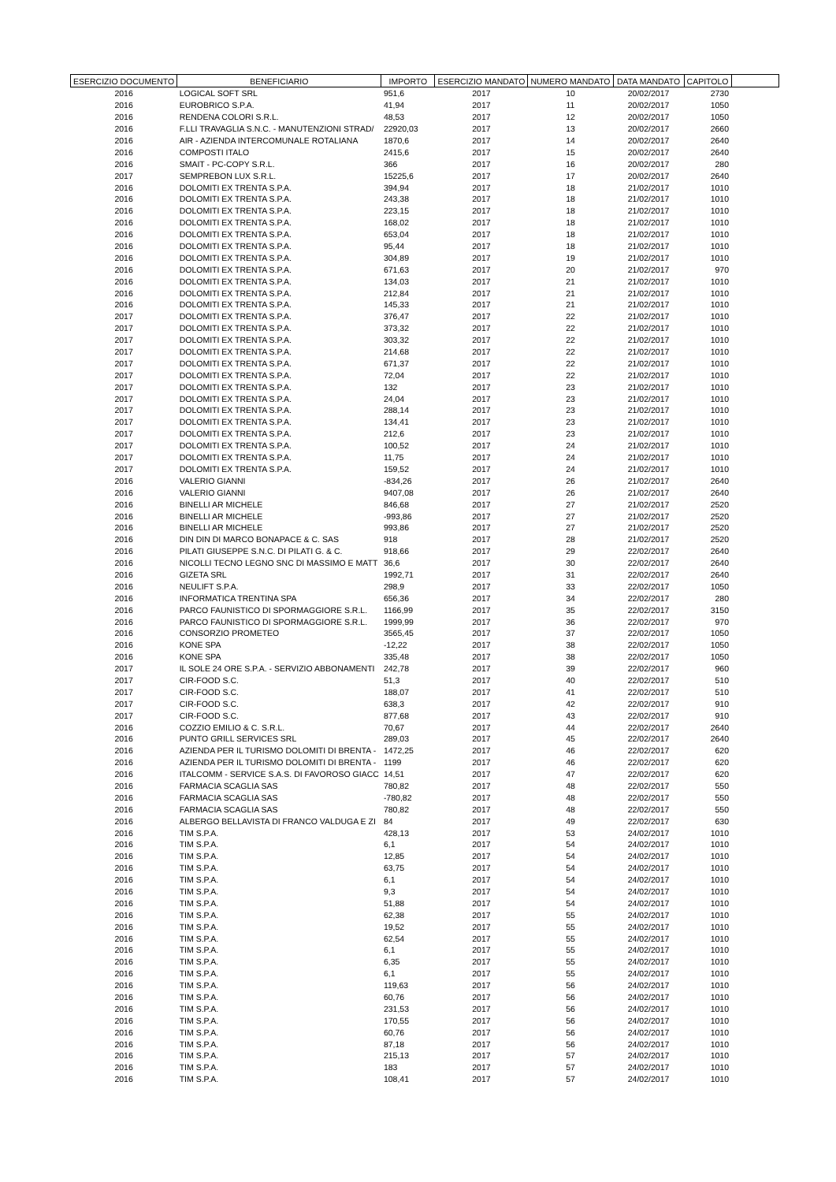| ESERCIZIO DOCUMENTO | BENEFICIARIO | IMPORTO | ESERCIZIO MANDATO | NUMERO MANDATO | DATA MANDATO | CAPITOLO | |
| --- | --- | --- | --- | --- | --- | --- | --- |
| 2016 | LOGICAL SOFT SRL | 951,6 | 2017 | 10 | 20/02/2017 | 2730 | |
| 2016 | EUROBRICO S.P.A. | 41,94 | 2017 | 11 | 20/02/2017 | 1050 | |
| 2016 | RENDENA COLORI S.R.L. | 48,53 | 2017 | 12 | 20/02/2017 | 1050 | |
| 2016 | F.LLI TRAVAGLIA S.N.C. - MANUTENZIONI STRAD/ | 22920,03 | 2017 | 13 | 20/02/2017 | 2660 | |
| 2016 | AIR - AZIENDA INTERCOMUNALE ROTALIANA | 1870,6 | 2017 | 14 | 20/02/2017 | 2640 | |
| 2016 | COMPOSTI ITALO | 2415,6 | 2017 | 15 | 20/02/2017 | 2640 | |
| 2016 | SMAIT - PC-COPY S.R.L. | 366 | 2017 | 16 | 20/02/2017 | 280 | |
| 2017 | SEMPREBON LUX S.R.L. | 15225,6 | 2017 | 17 | 20/02/2017 | 2640 | |
| 2016 | DOLOMITI EX TRENTA S.P.A. | 394,94 | 2017 | 18 | 21/02/2017 | 1010 | |
| 2016 | DOLOMITI EX TRENTA S.P.A. | 243,38 | 2017 | 18 | 21/02/2017 | 1010 | |
| 2016 | DOLOMITI EX TRENTA S.P.A. | 223,15 | 2017 | 18 | 21/02/2017 | 1010 | |
| 2016 | DOLOMITI EX TRENTA S.P.A. | 168,02 | 2017 | 18 | 21/02/2017 | 1010 | |
| 2016 | DOLOMITI EX TRENTA S.P.A. | 653,04 | 2017 | 18 | 21/02/2017 | 1010 | |
| 2016 | DOLOMITI EX TRENTA S.P.A. | 95,44 | 2017 | 18 | 21/02/2017 | 1010 | |
| 2016 | DOLOMITI EX TRENTA S.P.A. | 304,89 | 2017 | 19 | 21/02/2017 | 1010 | |
| 2016 | DOLOMITI EX TRENTA S.P.A. | 671,63 | 2017 | 20 | 21/02/2017 | 970 | |
| 2016 | DOLOMITI EX TRENTA S.P.A. | 134,03 | 2017 | 21 | 21/02/2017 | 1010 | |
| 2016 | DOLOMITI EX TRENTA S.P.A. | 212,84 | 2017 | 21 | 21/02/2017 | 1010 | |
| 2016 | DOLOMITI EX TRENTA S.P.A. | 145,33 | 2017 | 21 | 21/02/2017 | 1010 | |
| 2017 | DOLOMITI EX TRENTA S.P.A. | 376,47 | 2017 | 22 | 21/02/2017 | 1010 | |
| 2017 | DOLOMITI EX TRENTA S.P.A. | 373,32 | 2017 | 22 | 21/02/2017 | 1010 | |
| 2017 | DOLOMITI EX TRENTA S.P.A. | 303,32 | 2017 | 22 | 21/02/2017 | 1010 | |
| 2017 | DOLOMITI EX TRENTA S.P.A. | 214,68 | 2017 | 22 | 21/02/2017 | 1010 | |
| 2017 | DOLOMITI EX TRENTA S.P.A. | 671,37 | 2017 | 22 | 21/02/2017 | 1010 | |
| 2017 | DOLOMITI EX TRENTA S.P.A. | 72,04 | 2017 | 22 | 21/02/2017 | 1010 | |
| 2017 | DOLOMITI EX TRENTA S.P.A. | 132 | 2017 | 23 | 21/02/2017 | 1010 | |
| 2017 | DOLOMITI EX TRENTA S.P.A. | 24,04 | 2017 | 23 | 21/02/2017 | 1010 | |
| 2017 | DOLOMITI EX TRENTA S.P.A. | 288,14 | 2017 | 23 | 21/02/2017 | 1010 | |
| 2017 | DOLOMITI EX TRENTA S.P.A. | 134,41 | 2017 | 23 | 21/02/2017 | 1010 | |
| 2017 | DOLOMITI EX TRENTA S.P.A. | 212,6 | 2017 | 23 | 21/02/2017 | 1010 | |
| 2017 | DOLOMITI EX TRENTA S.P.A. | 100,52 | 2017 | 24 | 21/02/2017 | 1010 | |
| 2017 | DOLOMITI EX TRENTA S.P.A. | 11,75 | 2017 | 24 | 21/02/2017 | 1010 | |
| 2017 | DOLOMITI EX TRENTA S.P.A. | 159,52 | 2017 | 24 | 21/02/2017 | 1010 | |
| 2016 | VALERIO GIANNI | -834,26 | 2017 | 26 | 21/02/2017 | 2640 | |
| 2016 | VALERIO GIANNI | 9407,08 | 2017 | 26 | 21/02/2017 | 2640 | |
| 2016 | BINELLI AR MICHELE | 846,68 | 2017 | 27 | 21/02/2017 | 2520 | |
| 2016 | BINELLI AR MICHELE | -993,86 | 2017 | 27 | 21/02/2017 | 2520 | |
| 2016 | BINELLI AR MICHELE | 993,86 | 2017 | 27 | 21/02/2017 | 2520 | |
| 2016 | DIN DIN DI MARCO BONAPACE & C. SAS | 918 | 2017 | 28 | 21/02/2017 | 2520 | |
| 2016 | PILATI GIUSEPPE S.N.C. DI PILATI G. & C. | 918,66 | 2017 | 29 | 22/02/2017 | 2640 | |
| 2016 | NICOLLI TECNO LEGNO SNC DI MASSIMO E MATT | 36,6 | 2017 | 30 | 22/02/2017 | 2640 | |
| 2016 | GIZETA SRL | 1992,71 | 2017 | 31 | 22/02/2017 | 2640 | |
| 2016 | NEULIFT S.P.A. | 298,9 | 2017 | 33 | 22/02/2017 | 1050 | |
| 2016 | INFORMATICA TRENTINA SPA | 656,36 | 2017 | 34 | 22/02/2017 | 280 | |
| 2016 | PARCO FAUNISTICO DI SPORMAGGIORE S.R.L. | 1166,99 | 2017 | 35 | 22/02/2017 | 3150 | |
| 2016 | PARCO FAUNISTICO DI SPORMAGGIORE S.R.L. | 1999,99 | 2017 | 36 | 22/02/2017 | 970 | |
| 2016 | CONSORZIO PROMETEO | 3565,45 | 2017 | 37 | 22/02/2017 | 1050 | |
| 2016 | KONE SPA | -12,22 | 2017 | 38 | 22/02/2017 | 1050 | |
| 2016 | KONE SPA | 335,48 | 2017 | 38 | 22/02/2017 | 1050 | |
| 2017 | IL SOLE 24 ORE S.P.A. - SERVIZIO ABBONAMENTI | 242,78 | 2017 | 39 | 22/02/2017 | 960 | |
| 2017 | CIR-FOOD S.C. | 51,3 | 2017 | 40 | 22/02/2017 | 510 | |
| 2017 | CIR-FOOD S.C. | 188,07 | 2017 | 41 | 22/02/2017 | 510 | |
| 2017 | CIR-FOOD S.C. | 638,3 | 2017 | 42 | 22/02/2017 | 910 | |
| 2017 | CIR-FOOD S.C. | 877,68 | 2017 | 43 | 22/02/2017 | 910 | |
| 2016 | COZZIO EMILIO & C. S.R.L. | 70,67 | 2017 | 44 | 22/02/2017 | 2640 | |
| 2016 | PUNTO GRILL SERVICES SRL | 289,03 | 2017 | 45 | 22/02/2017 | 2640 | |
| 2016 | AZIENDA PER IL TURISMO DOLOMITI DI BRENTA - | 1472,25 | 2017 | 46 | 22/02/2017 | 620 | |
| 2016 | AZIENDA PER IL TURISMO DOLOMITI DI BRENTA - | 1199 | 2017 | 46 | 22/02/2017 | 620 | |
| 2016 | ITALCOMM - SERVICE S.A.S. DI FAVOROSO GIACC | 14,51 | 2017 | 47 | 22/02/2017 | 620 | |
| 2016 | FARMACIA SCAGLIA SAS | 780,82 | 2017 | 48 | 22/02/2017 | 550 | |
| 2016 | FARMACIA SCAGLIA SAS | -780,82 | 2017 | 48 | 22/02/2017 | 550 | |
| 2016 | FARMACIA SCAGLIA SAS | 780,82 | 2017 | 48 | 22/02/2017 | 550 | |
| 2016 | ALBERGO BELLAVISTA DI FRANCO VALDUGA E ZI | 84 | 2017 | 49 | 22/02/2017 | 630 | |
| 2016 | TIM S.P.A. | 428,13 | 2017 | 53 | 24/02/2017 | 1010 | |
| 2016 | TIM S.P.A. | 6,1 | 2017 | 54 | 24/02/2017 | 1010 | |
| 2016 | TIM S.P.A. | 12,85 | 2017 | 54 | 24/02/2017 | 1010 | |
| 2016 | TIM S.P.A. | 63,75 | 2017 | 54 | 24/02/2017 | 1010 | |
| 2016 | TIM S.P.A. | 6,1 | 2017 | 54 | 24/02/2017 | 1010 | |
| 2016 | TIM S.P.A. | 9,3 | 2017 | 54 | 24/02/2017 | 1010 | |
| 2016 | TIM S.P.A. | 51,88 | 2017 | 54 | 24/02/2017 | 1010 | |
| 2016 | TIM S.P.A. | 62,38 | 2017 | 55 | 24/02/2017 | 1010 | |
| 2016 | TIM S.P.A. | 19,52 | 2017 | 55 | 24/02/2017 | 1010 | |
| 2016 | TIM S.P.A. | 62,54 | 2017 | 55 | 24/02/2017 | 1010 | |
| 2016 | TIM S.P.A. | 6,1 | 2017 | 55 | 24/02/2017 | 1010 | |
| 2016 | TIM S.P.A. | 6,35 | 2017 | 55 | 24/02/2017 | 1010 | |
| 2016 | TIM S.P.A. | 6,1 | 2017 | 55 | 24/02/2017 | 1010 | |
| 2016 | TIM S.P.A. | 119,63 | 2017 | 56 | 24/02/2017 | 1010 | |
| 2016 | TIM S.P.A. | 60,76 | 2017 | 56 | 24/02/2017 | 1010 | |
| 2016 | TIM S.P.A. | 231,53 | 2017 | 56 | 24/02/2017 | 1010 | |
| 2016 | TIM S.P.A. | 170,55 | 2017 | 56 | 24/02/2017 | 1010 | |
| 2016 | TIM S.P.A. | 60,76 | 2017 | 56 | 24/02/2017 | 1010 | |
| 2016 | TIM S.P.A. | 87,18 | 2017 | 56 | 24/02/2017 | 1010 | |
| 2016 | TIM S.P.A. | 215,13 | 2017 | 57 | 24/02/2017 | 1010 | |
| 2016 | TIM S.P.A. | 183 | 2017 | 57 | 24/02/2017 | 1010 | |
| 2016 | TIM S.P.A. | 108,41 | 2017 | 57 | 24/02/2017 | 1010 | |